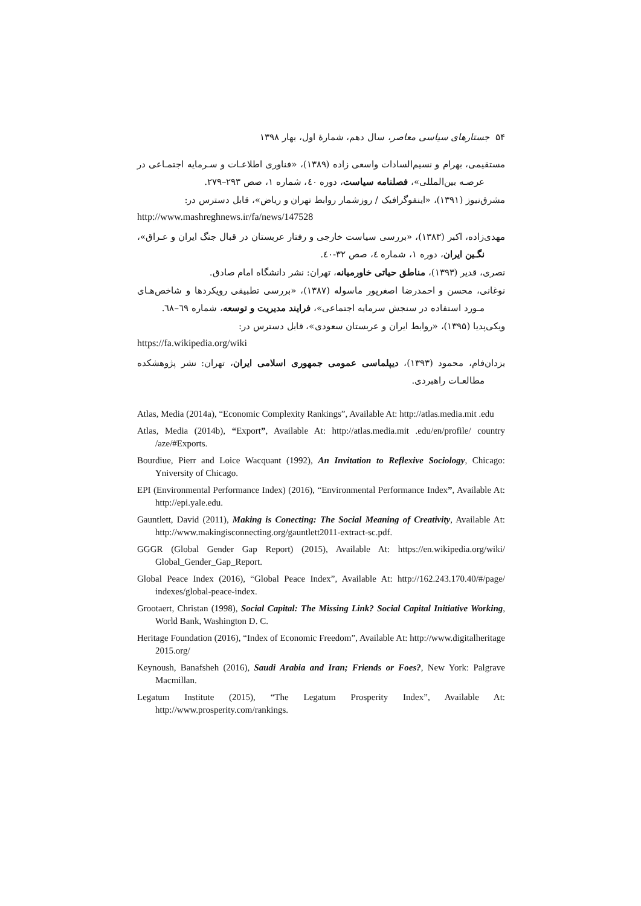۵۴ جستارهای سیاسی معاصر، سال دهم، شمارهٔ اول، بهار ۱۳۹۸
مستقیمی، بهرام و نسیم‌السادات واسعی زاده (۱۳۸۹)، «فناوری اطلاعـات و سـرمایه اجتمـاعی در عرصـه بین‌المللی»، فصلنامه سیاست، دوره ٤٠، شماره ١، صص ٢٩٣–٢٧٩.
مشرق‌نیوز (۱۳۹۱)، «اینفوگرافیک / روزشمار روابط تهران و ریاض»، قابل دسترس در:
http://www.mashreghnews.ir/fa/news/147528
مهدی‌زاده، اکبر (۱۳۸۳)، «بررسی سیاست خارجی و رفتار عربستان در قبال جنگ ایران و عـراق»، نگـین ایران، دوره ١، شماره ٤، صص ٣٢-٤٠.
نصری، قدیر (۱۳۹۳)، مناطق حیاتی خاورمیانه، تهران: نشر دانشگاه امام صادق.
نوغانی، محسن و احمدرضا اصغرپور ماسوله (۱۳۸۷)، «بررسی تطبیقی رویکردها و شاخص‌هـای مـورد استفاده در سنجش سرمایه اجتماعی»، فرایند مدیریت و توسعه، شماره ٦٩–٦٨.
ویکی‌پدیا (۱۳۹۵)، «روابط ایران و عربستان سعودی»، قابل دسترس در:
https://fa.wikipedia.org/wiki
یزدان‌فام، محمود (۱۳۹۳)، دیپلماسی عمومی جمهوری اسلامی ایران، تهران: نشر پژوهشکده مطالعـات راهبردی.
Atlas, Media (2014a), “Economic Complexity Rankings”, Available At: http://atlas.media.mit .edu
Atlas, Media (2014b), “Export”, Available At: http://atlas.media.mit .edu/en/profile/ country /aze/#Exports.
Bourdiue, Pierr and Loice Wacquant (1992), An Invitation to Reflexive Sociology, Chicago: Yniversity of Chicago.
EPI (Environmental Performance Index) (2016), “Environmental Performance Index”, Available At: http://epi.yale.edu.
Gauntlett, David (2011), Making is Conecting: The Social Meaning of Creativity, Available At: http://www.makingisconnecting.org/gauntlett2011-extract-sc.pdf.
GGGR (Global Gender Gap Report) (2015), Available At: https://en.wikipedia.org/wiki/ Global_Gender_Gap_Report.
Global Peace Index (2016), “Global Peace Index”, Available At: http://162.243.170.40/#/page/ indexes/global-peace-index.
Grootaert, Christan (1998), Social Capital: The Missing Link? Social Capital Initiative Working, World Bank, Washington D. C.
Heritage Foundation (2016), “Index of Economic Freedom”, Available At: http://www.digitalheritage 2015.org/
Keynoush, Banafsheh (2016), Saudi Arabia and Iran; Friends or Foes?, New York: Palgrave Macmillan.
Legatum Institute (2015), “The Legatum Prosperity Index”, Available At: http://www.prosperity.com/rankings.